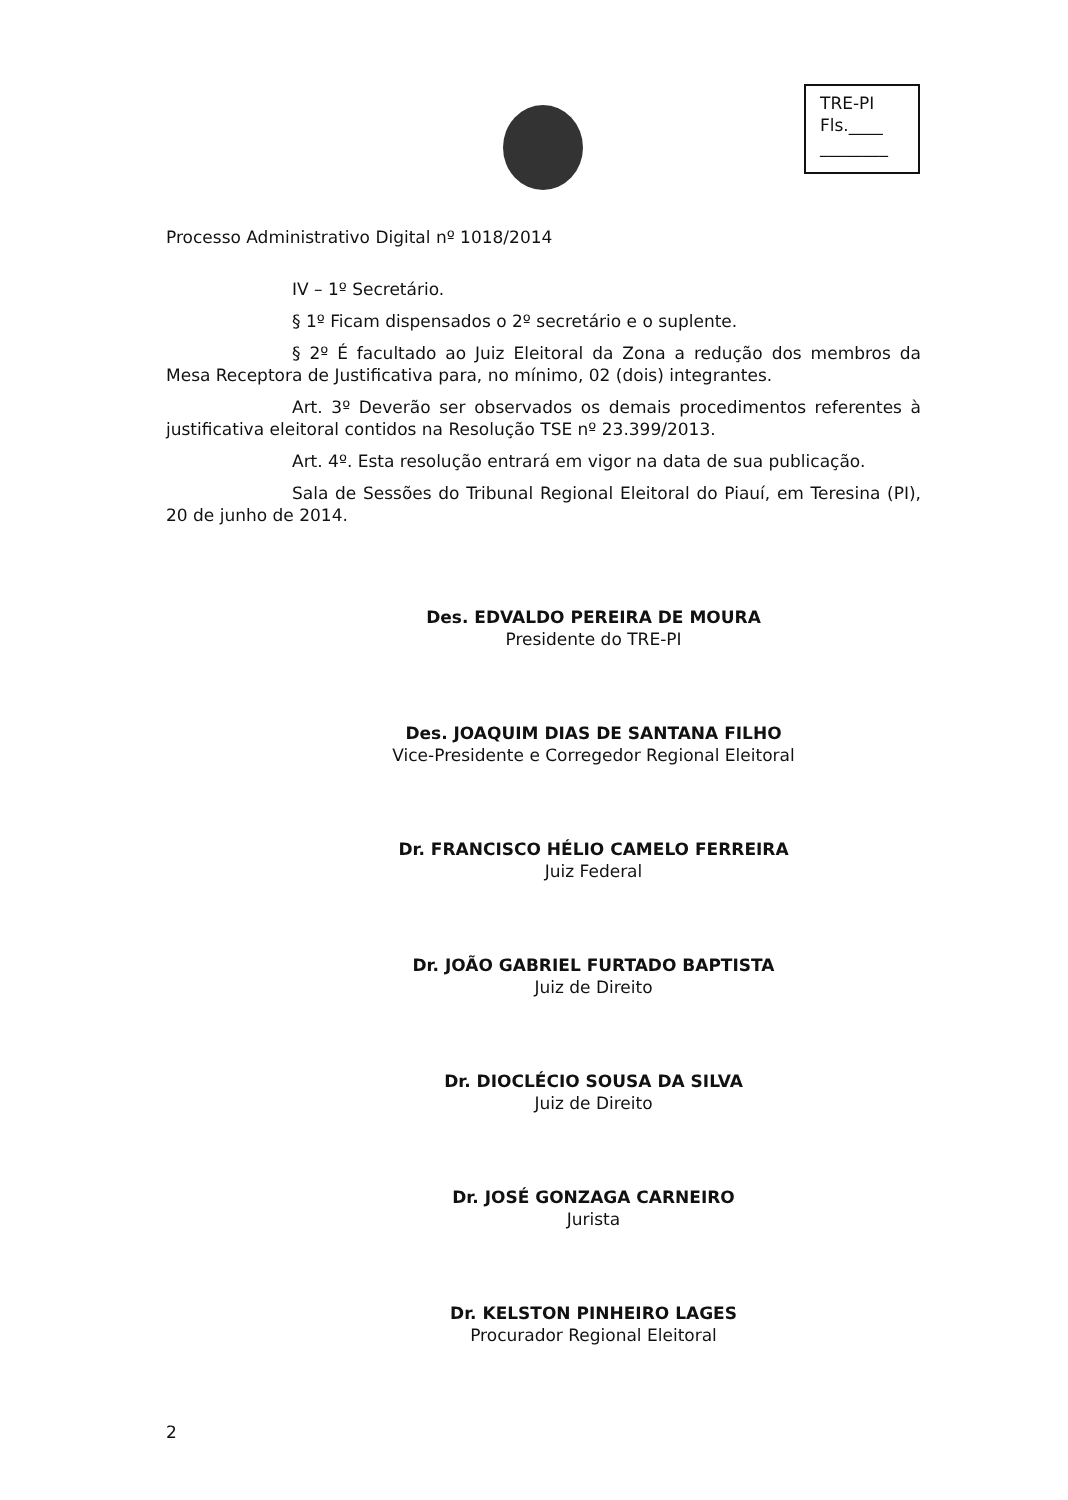TRE-PI
Fls.____
________
Processo Administrativo Digital nº 1018/2014
IV – 1º Secretário.
§ 1º Ficam dispensados o 2º secretário e o suplente.
§ 2º É facultado ao Juiz Eleitoral da Zona a redução dos membros da Mesa Receptora de Justificativa para, no mínimo, 02 (dois) integrantes.
Art. 3º Deverão ser observados os demais procedimentos referentes à justificativa eleitoral contidos na Resolução TSE nº 23.399/2013.
Art. 4º. Esta resolução entrará em vigor na data de sua publicação.
Sala de Sessões do Tribunal Regional Eleitoral do Piauí, em Teresina (PI), 20 de junho de 2014.
Des. EDVALDO PEREIRA DE MOURA
Presidente do TRE-PI
Des. JOAQUIM DIAS DE SANTANA FILHO
Vice-Presidente e Corregedor Regional Eleitoral
Dr. FRANCISCO HÉLIO CAMELO FERREIRA
Juiz Federal
Dr. JOÃO GABRIEL FURTADO BAPTISTA
Juiz de Direito
Dr. DIOCLÉCIO SOUSA DA SILVA
Juiz de Direito
Dr. JOSÉ GONZAGA CARNEIRO
Jurista
Dr. KELSTON PINHEIRO LAGES
Procurador Regional Eleitoral
2